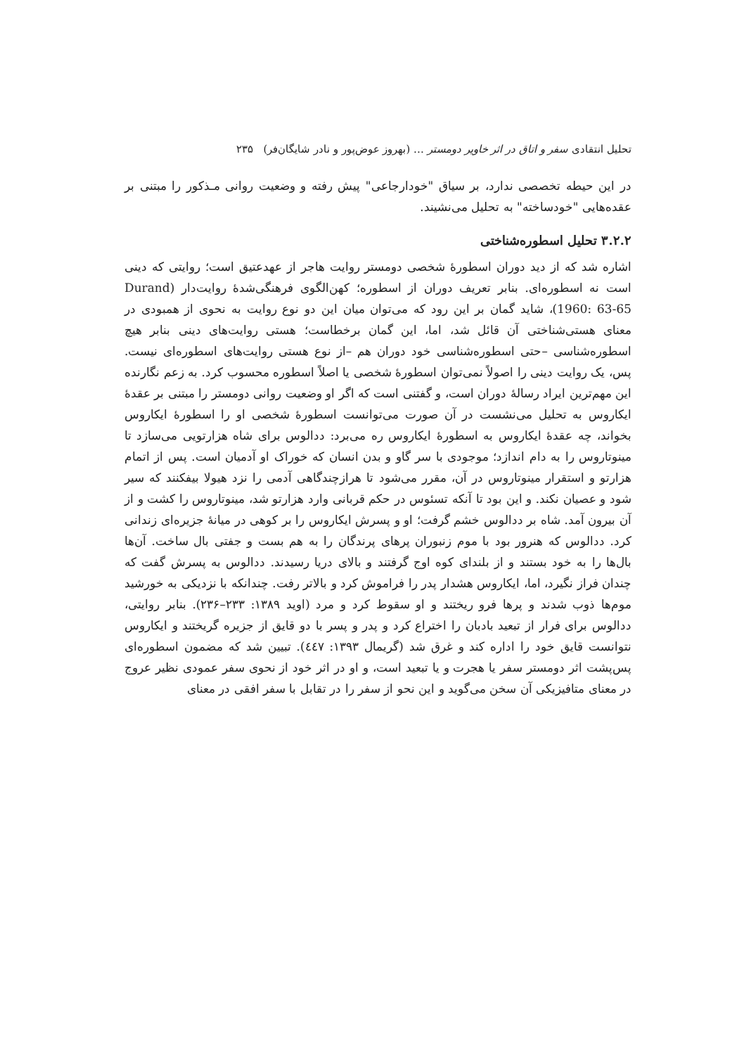تحلیل انتقادی سفر و اتاق در اثر خاویر دومستر … (بهروز عوض‌پور و نادر شایگان‌فر) ۲۳۵
در این حیطه تخصصی ندارد، بر سیاق "خودارجاعی" پیش رفته و وضعیت روانی مـذکور را مبتنی بر عقده‌هایی "خودساخته" به تحلیل می‌نشیند.
۳.۲.۲ تحلیل اسطوره‌شناختی
اشاره شد که از دید دوران اسطورهٔ شخصی دومستر روایت هاجر از عهدعتیق است؛ روایتی که دینی است نه اسطوره‌ای. بنابر تعریف دوران از اسطوره؛ کهن‌الگوی فرهنگی‌شدهٔ روایت‌دار (Durand 1960: 63-65)، شاید گمان بر این رود که می‌توان میان این دو نوع روایت به نحوی از همبودی در معنای هستی‌شناختی آن قائل شد، اما، این گمان برخطاست؛ هستی روایت‌های دینی بنابر هیچ اسطوره‌شناسی –حتی اسطوره‌شناسی خود دوران هم –از نوع هستی روایت‌های اسطوره‌ای نیست. پس، یک روایت دینی را اصولاً نمی‌توان اسطورهٔ شخصی یا اصلاً اسطوره محسوب کرد. به زعم نگارنده این مهم‌ترین ایراد رسالهٔ دوران است، و گفتنی است که اگر او وضعیت روانی دومستر را مبتنی بر عقدهٔ ایکاروس به تحلیل می‌نشست در آن صورت می‌توانست اسطورهٔ شخصی او را اسطورهٔ ایکاروس بخواند، چه عقدهٔ ایکاروس به اسطورهٔ ایکاروس ره می‌برد: ددالوس برای شاه هزارتویی می‌سازد تا مینوتاروس را به دام اندازد؛ موجودی با سر گاو و بدن انسان که خوراک او آدمیان است. پس از اتمام هزارتو و استقرار مینوتاروس در آن، مقرر می‌شود تا هرازچندگاهی آدمی را نزد هیولا بیفکنند که سیر شود و عصیان نکند. و این بود تا آنکه تسئوس در حکم قربانی وارد هزارتو شد، مینوتاروس را کشت و از آن بیرون آمد. شاه بر ددالوس خشم گرفت؛ او و پسرش ایکاروس را بر کوهی در میانهٔ جزیره‌ای زندانی کرد. ددالوس که هنرور بود با موم زنبوران پرهای پرندگان را به هم بست و جفتی بال ساخت. آن‌ها بال‌ها را به خود بستند و از بلندای کوه اوج گرفتند و بالای دریا رسیدند. ددالوس به پسرش گفت که چندان فراز نگیرد، اما، ایکاروس هشدار پدر را فراموش کرد و بالاتر رفت. چندانکه با نزدیکی به خورشید موم‌ها ذوب شدند و پرها فرو ریختند و او سقوط کرد و مرد (اوید ۱۳۸۹: ۲۳۳–۲۳۶). بنابر روایتی، ددالوس برای فرار از تبعید بادبان را اختراع کرد و پدر و پسر با دو قایق از جزیره گریختند و ایکاروس نتوانست قایق خود را اداره کند و غرق شد (گریمال ۱۳۹۳: ٤٤٧). تبیین شد که مضمون اسطوره‌ای پس‌پشت اثر دومستر سفر یا هجرت و یا تبعید است، و او در اثر خود از نحوی سفر عمودی نظیر عروج در معنای متافیزیکی آن سخن می‌گوید و این نحو از سفر را در تقابل با سفر افقی در معنای